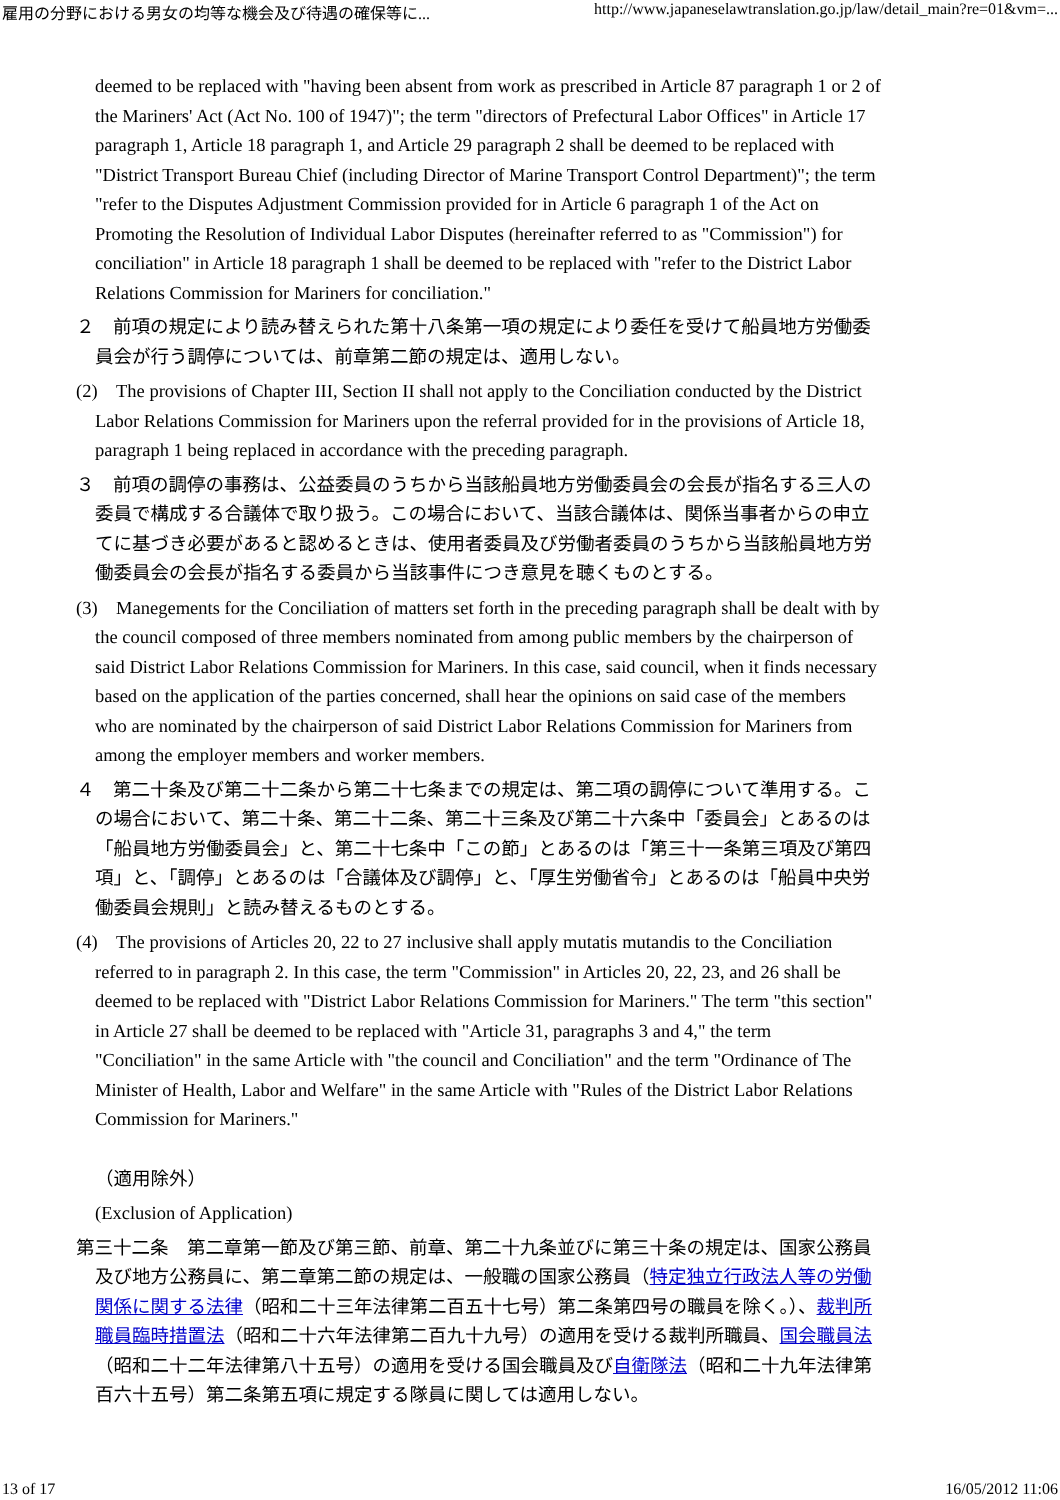雇用の分野における男女の均等な機会及び待遇の確保等に... http://www.japaneselawtranslation.go.jp/law/detail_main?re=01&vm=...
deemed to be replaced with "having been absent from work as prescribed in Article 87 paragraph 1 or 2 of the Mariners' Act (Act No. 100 of 1947)"; the term "directors of Prefectural Labor Offices" in Article 17 paragraph 1, Article 18 paragraph 1, and Article 29 paragraph 2 shall be deemed to be replaced with "District Transport Bureau Chief (including Director of Marine Transport Control Department)"; the term "refer to the Disputes Adjustment Commission provided for in Article 6 paragraph 1 of the Act on Promoting the Resolution of Individual Labor Disputes (hereinafter referred to as "Commission") for conciliation" in Article 18 paragraph 1 shall be deemed to be replaced with "refer to the District Labor Relations Commission for Mariners for conciliation."
２　前項の規定により読み替えられた第十八条第一項の規定により委任を受けて船員地方労働委員会が行う調停については、前章第二節の規定は、適用しない。
(2)　The provisions of Chapter III, Section II shall not apply to the Conciliation conducted by the District Labor Relations Commission for Mariners upon the referral provided for in the provisions of Article 18, paragraph 1 being replaced in accordance with the preceding paragraph.
３　前項の調停の事務は、公益委員のうちから当該船員地方労働委員会の会長が指名する三人の委員で構成する合議体で取り扱う。この場合において、当該合議体は、関係当事者からの申立てに基づき必要があると認めるときは、使用者委員及び労働者委員のうちから当該船員地方労働委員会の会長が指名する委員から当該事件につき意見を聴くものとする。
(3)　Manegements for the Conciliation of matters set forth in the preceding paragraph shall be dealt with by the council composed of three members nominated from among public members by the chairperson of said District Labor Relations Commission for Mariners. In this case, said council, when it finds necessary based on the application of the parties concerned, shall hear the opinions on said case of the members who are nominated by the chairperson of said District Labor Relations Commission for Mariners from among the employer members and worker members.
４　第二十条及び第二十二条から第二十七条までの規定は、第二項の調停について準用する。この場合において、第二十条、第二十二条、第二十三条及び第二十六条中「委員会」とあるのは「船員地方労働委員会」と、第二十七条中「この節」とあるのは「第三十一条第三項及び第四項」と、「調停」とあるのは「合議体及び調停」と、「厚生労働省令」とあるのは「船員中央労働委員会規則」と読み替えるものとする。
(4)　The provisions of Articles 20, 22 to 27 inclusive shall apply mutatis mutandis to the Conciliation referred to in paragraph 2. In this case, the term "Commission" in Articles 20, 22, 23, and 26 shall be deemed to be replaced with "District Labor Relations Commission for Mariners." The term "this section" in Article 27 shall be deemed to be replaced with "Article 31, paragraphs 3 and 4," the term "Conciliation" in the same Article with "the council and Conciliation" and the term "Ordinance of The Minister of Health, Labor and Welfare" in the same Article with "Rules of the District Labor Relations Commission for Mariners."
（適用除外）
(Exclusion of Application)
第三十二条　第二章第一節及び第三節、前章、第二十九条並びに第三十条の規定は、国家公務員及び地方公務員に、第二章第二節の規定は、一般職の国家公務員（特定独立行政法人等の労働関係に関する法律（昭和二十三年法律第二百五十七号）第二条第四号の職員を除く。）、裁判所職員臨時措置法（昭和二十六年法律第二百九十九号）の適用を受ける裁判所職員、国会職員法（昭和二十二年法律第八十五号）の適用を受ける国会職員及び自衛隊法（昭和二十九年法律第百六十五号）第二条第五項に規定する隊員に関しては適用しない。
13 of 17 16/05/2012 11:06